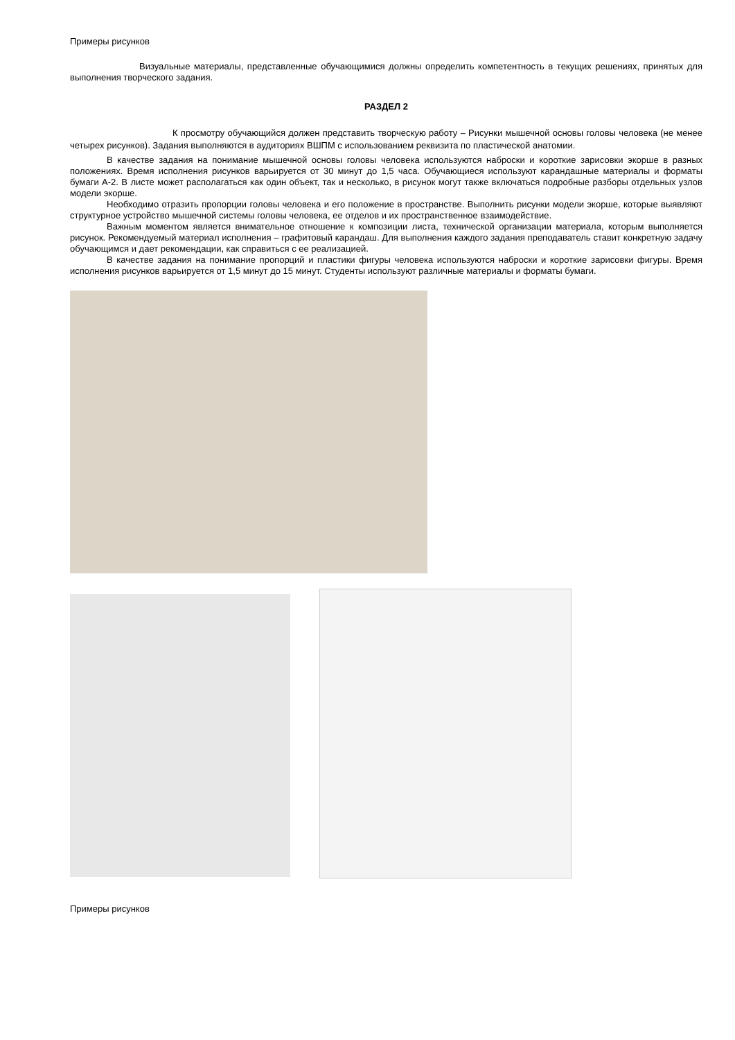Примеры рисунков
Визуальные материалы, представленные обучающимися должны определить компетентность в текущих решениях, принятых для выполнения творческого задания.
РАЗДЕЛ 2
К просмотру обучающийся должен представить творческую работу – Рисунки мышечной основы головы человека (не менее четырех рисунков). Задания выполняются в аудиториях ВШПМ с использованием реквизита по пластической анатомии.
В качестве задания на понимание мышечной основы головы человека используются наброски и короткие зарисовки экорше в разных положениях. Время исполнения рисунков варьируется от 30 минут до 1,5 часа. Обучающиеся используют карандашные материалы и форматы бумаги А-2. В листе может располагаться как один объект, так и несколько, в рисунок могут также включаться подробные разборы отдельных узлов модели экорше.
Необходимо отразить пропорции головы человека и его положение в пространстве. Выполнить рисунки модели экорше, которые выявляют структурное устройство мышечной системы головы человека, ее отделов и их пространственное взаимодействие.
Важным моментом является внимательное отношение к композиции листа, технической организации материала, которым выполняется рисунок. Рекомендуемый материал исполнения – графитовый карандаш. Для выполнения каждого задания преподаватель ставит конкретную задачу обучающимся и дает рекомендации, как справиться с ее реализацией.
В качестве задания на понимание пропорций и пластики фигуры человека используются наброски и короткие зарисовки фигуры. Время исполнения рисунков варьируется от 1,5 минут до 15 минут. Студенты используют различные материалы и форматы бумаги.
Примеры рисунков